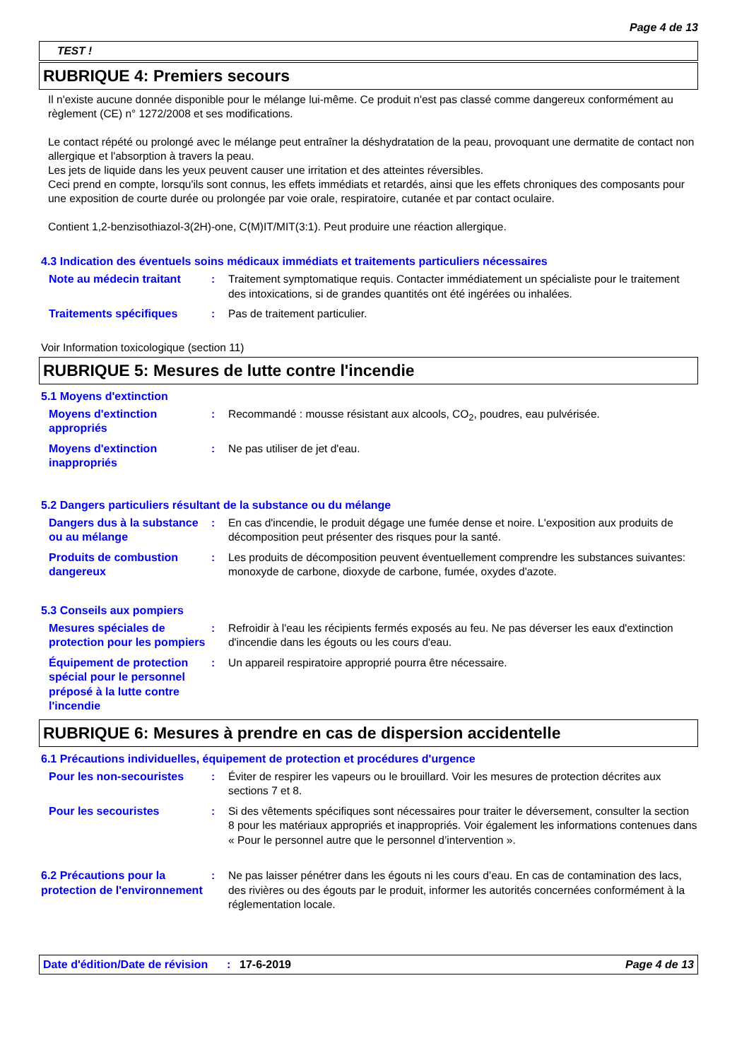Page 4 de 13
TEST !
RUBRIQUE 4: Premiers secours
Il n'existe aucune donnée disponible pour le mélange lui-même. Ce produit n'est pas classé comme dangereux conformément au règlement (CE) n° 1272/2008 et ses modifications.
Le contact répété ou prolongé avec le mélange peut entraîner la déshydratation de la peau, provoquant une dermatite de contact non allergique et l'absorption à travers la peau.
Les jets de liquide dans les yeux peuvent causer une irritation et des atteintes réversibles.
Ceci prend en compte, lorsqu'ils sont connus, les effets immédiats et retardés, ainsi que les effets chroniques des composants pour une exposition de courte durée ou prolongée par voie orale, respiratoire, cutanée et par contact oculaire.
Contient 1,2-benzisothiazol-3(2H)-one, C(M)IT/MIT(3:1). Peut produire une réaction allergique.
4.3 Indication des éventuels soins médicaux immédiats et traitements particuliers nécessaires
Note au médecin traitant
: Traitement symptomatique requis. Contacter immédiatement un spécialiste pour le traitement des intoxications, si de grandes quantités ont été ingérées ou inhalées.
Traitements spécifiques : Pas de traitement particulier.
Voir Information toxicologique (section 11)
RUBRIQUE 5: Mesures de lutte contre l'incendie
5.1 Moyens d'extinction
Moyens d'extinction appropriés
: Recommandé : mousse résistant aux alcools, CO<sub>2</sub>, poudres, eau pulvérisée.
Moyens d'extinction inappropriés
: Ne pas utiliser de jet d'eau.
5.2 Dangers particuliers résultant de la substance ou du mélange
Dangers dus à la substance ou au mélange
: En cas d'incendie, le produit dégage une fumée dense et noire. L'exposition aux produits de décomposition peut présenter des risques pour la santé.
Produits de combustion dangereux
: Les produits de décomposition peuvent éventuellement comprendre les substances suivantes: monoxyde de carbone, dioxyde de carbone, fumée, oxydes d'azote.
5.3 Conseils aux pompiers
Mesures spéciales de protection pour les pompiers
: Refroidir à l'eau les récipients fermés exposés au feu. Ne pas déverser les eaux d'extinction d'incendie dans les égouts ou les cours d'eau.
Équipement de protection spécial pour le personnel préposé à la lutte contre l'incendie
: Un appareil respiratoire approprié pourra être nécessaire.
RUBRIQUE 6: Mesures à prendre en cas de dispersion accidentelle
6.1 Précautions individuelles, équipement de protection et procédures d'urgence
Pour les non-secouristes
: Éviter de respirer les vapeurs ou le brouillard. Voir les mesures de protection décrites aux sections 7 et 8.
Pour les secouristes : Si des vêtements spécifiques sont nécessaires pour traiter le déversement, consulter la section 8 pour les matériaux appropriés et inappropriés. Voir également les informations contenues dans « Pour le personnel autre que le personnel d’intervention ».
6.2 Précautions pour la protection de l'environnement
: Ne pas laisser pénétrer dans les égouts ni les cours d’eau. En cas de contamination des lacs, des rivières ou des égouts par le produit, informer les autorités concernées conformément à la réglementation locale.
Date d'édition/Date de révision
: 17-6-2019 Page 4 de 13